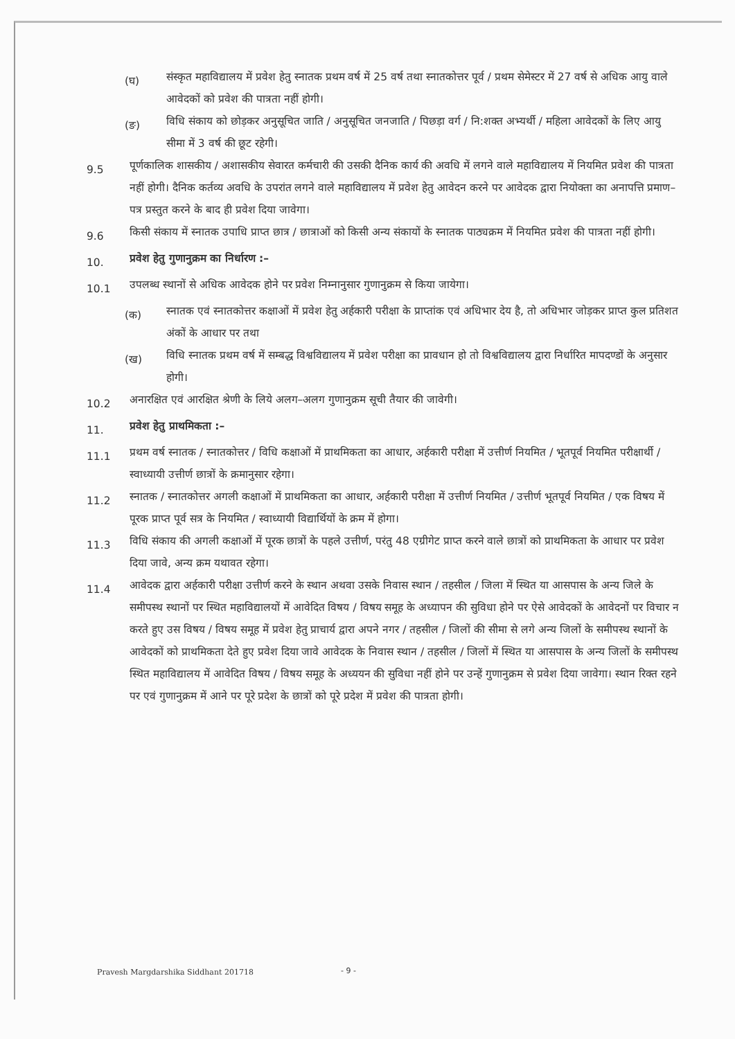(घ)
संस्कृत महाविद्यालय में प्रवेश हेतु स्नातक प्रथम वर्ष में 25 वर्ष तथा स्नातकोत्तर पूर्व / प्रथम सेमेस्टर में 27 वर्ष से अधिक आयु वाले आवेदकों को प्रवेश की पात्रता नहीं होगी।
(ङ)
विधि संकाय को छोड़कर अनुसूचित जाति / अनुसूचित जनजाति / पिछड़ा वर्ग / नि:शक्त अभ्यर्थी / महिला आवेदकों के लिए आयु सीमा में 3 वर्ष की छूट रहेगी।
9.5
पूर्णकालिक शासकीय / अशासकीय सेवारत कर्मचारी की उसकी दैनिक कार्य की अवधि में लगने वाले महाविद्यालय में नियमित प्रवेश की पात्रता नहीं होगी। दैनिक कर्तव्य अवधि के उपरांत लगने वाले महाविद्यालय में प्रवेश हेतु आवेदन करने पर आवेदक द्वारा नियोक्ता का अनापत्ति प्रमाण–पत्र प्रस्तुत करने के बाद ही प्रवेश दिया जावेगा।
9.6
किसी संकाय में स्नातक उपाधि प्राप्त छात्र / छात्राओं को किसी अन्य संकायों के स्नातक पाठ्यक्रम में नियमित प्रवेश की पात्रता नहीं होगी।
10.
प्रवेश हेतु गुणानुक्रम का निर्धारण :–
10.1
उपलब्ध स्थानों से अधिक आवेदक होने पर प्रवेश निम्नानुसार गुणानुक्रम से किया जायेगा।
(क)
स्नातक एवं स्नातकोत्तर कक्षाओं में प्रवेश हेतु अर्हकारी परीक्षा के प्राप्तांक एवं अधिभार देय है, तो अधिभार जोड़कर प्राप्त कुल प्रतिशत अंकों के आधार पर तथा
(ख)
विधि स्नातक प्रथम वर्ष में सम्बद्ध विश्वविद्यालय में प्रवेश परीक्षा का प्रावधान हो तो विश्वविद्यालय द्वारा निर्धारित मापदण्डों के अनुसार होगी।
10.2
अनारक्षित एवं आरक्षित श्रेणी के लिये अलग–अलग गुणानुक्रम सूची तैयार की जावेगी।
11.
प्रवेश हेतु प्राथमिकता :–
11.1
प्रथम वर्ष स्नातक / स्नातकोत्तर / विधि कक्षाओं में प्राथमिकता का आधार, अर्हकारी परीक्षा में उत्तीर्ण नियमित / भूतपूर्व नियमित परीक्षार्थी / स्वाध्यायी उत्तीर्ण छात्रों के क्रमानुसार रहेगा।
11.2
स्नातक / स्नातकोत्तर अगली कक्षाओं में प्राथमिकता का आधार, अर्हकारी परीक्षा में उत्तीर्ण नियमित / उत्तीर्ण भूतपूर्व नियमित / एक विषय में पूरक प्राप्त पूर्व सत्र के नियमित / स्वाध्यायी विद्यार्थियों के क्रम में होगा।
11.3
विधि संकाय की अगली कक्षाओं में पूरक छात्रों के पहले उत्तीर्ण, परंतु 48 एग्रीगेट प्राप्त करने वाले छात्रों को प्राथमिकता के आधार पर प्रवेश दिया जावे, अन्य क्रम यथावत रहेगा।
11.4
आवेदक द्वारा अर्हकारी परीक्षा उत्तीर्ण करने के स्थान अथवा उसके निवास स्थान / तहसील / जिला में स्थित या आसपास के अन्य जिले के समीपस्थ स्थानों पर स्थित महाविद्यालयों में आवेदित विषय / विषय समूह के अध्यापन की सुविधा होने पर ऐसे आवेदकों के आवेदनों पर विचार न करते हुए उस विषय / विषय समूह में प्रवेश हेतु प्राचार्य द्वारा अपने नगर / तहसील / जिलों की सीमा से लगे अन्य जिलों के समीपस्थ स्थानों के आवेदकों को प्राथमिकता देते हुए प्रवेश दिया जावे आवेदक के निवास स्थान / तहसील / जिलों में स्थित या आसपास के अन्य जिलों के समीपस्थ स्थित महाविद्यालय में आवेदित विषय / विषय समूह के अध्ययन की सुविधा नहीं होने पर उन्हें गुणानुक्रम से प्रवेश दिया जावेगा। स्थान रिक्त रहने पर एवं गुणानुक्रम में आने पर पूरे प्रदेश के छात्रों को पूरे प्रदेश में प्रवेश की पात्रता होगी।
Pravesh Margdarshika Siddhant 201718 - 9 -